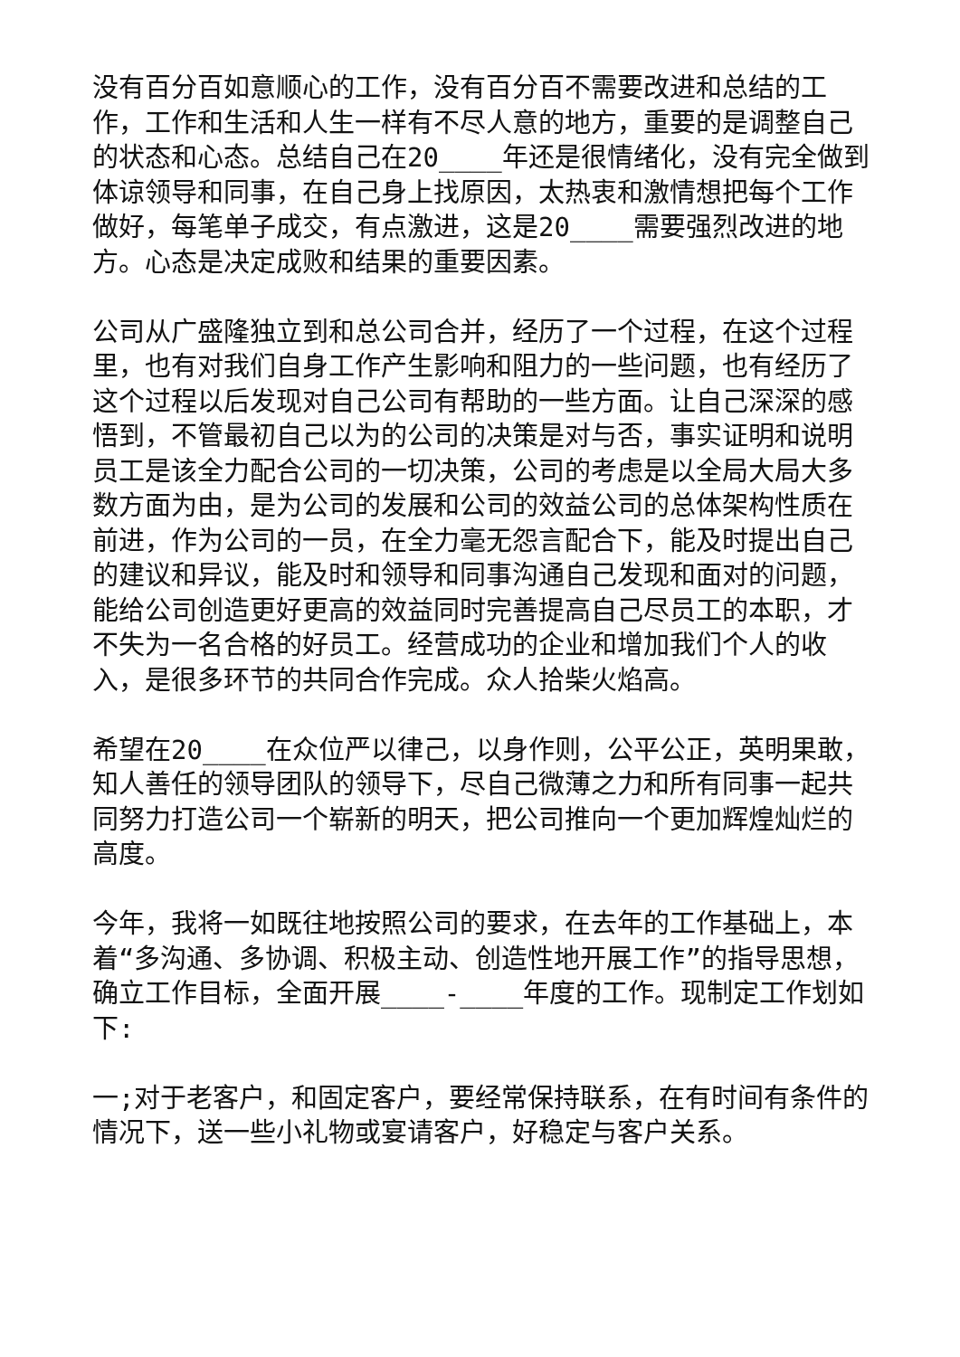没有百分百如意顺心的工作，没有百分百不需要改进和总结的工作，工作和生活和人生一样有不尽人意的地方，重要的是调整自己的状态和心态。总结自己在20____年还是很情绪化，没有完全做到体谅领导和同事，在自己身上找原因，太热衷和激情想把每个工作做好，每笔单子成交，有点激进，这是20____需要强烈改进的地方。心态是决定成败和结果的重要因素。
公司从广盛隆独立到和总公司合并，经历了一个过程，在这个过程里，也有对我们自身工作产生影响和阻力的一些问题，也有经历了这个过程以后发现对自己公司有帮助的一些方面。让自己深深的感悟到，不管最初自己以为的公司的决策是对与否，事实证明和说明员工是该全力配合公司的一切决策，公司的考虑是以全局大局大多数方面为由，是为公司的发展和公司的效益公司的总体架构性质在前进，作为公司的一员，在全力毫无怨言配合下，能及时提出自己的建议和异议，能及时和领导和同事沟通自己发现和面对的问题，能给公司创造更好更高的效益同时完善提高自己尽员工的本职，才不失为一名合格的好员工。经营成功的企业和增加我们个人的收入，是很多环节的共同合作完成。众人拾柴火焰高。
希望在20____在众位严以律己，以身作则，公平公正，英明果敢，知人善任的领导团队的领导下，尽自己微薄之力和所有同事一起共同努力打造公司一个崭新的明天，把公司推向一个更加辉煌灿烂的高度。
今年，我将一如既往地按照公司的要求，在去年的工作基础上，本着“多沟通、多协调、积极主动、创造性地开展工作”的指导思想，确立工作目标，全面开展____-____年度的工作。现制定工作划如下:
一;对于老客户，和固定客户，要经常保持联系，在有时间有条件的情况下，送一些小礼物或宴请客户，好稳定与客户关系。